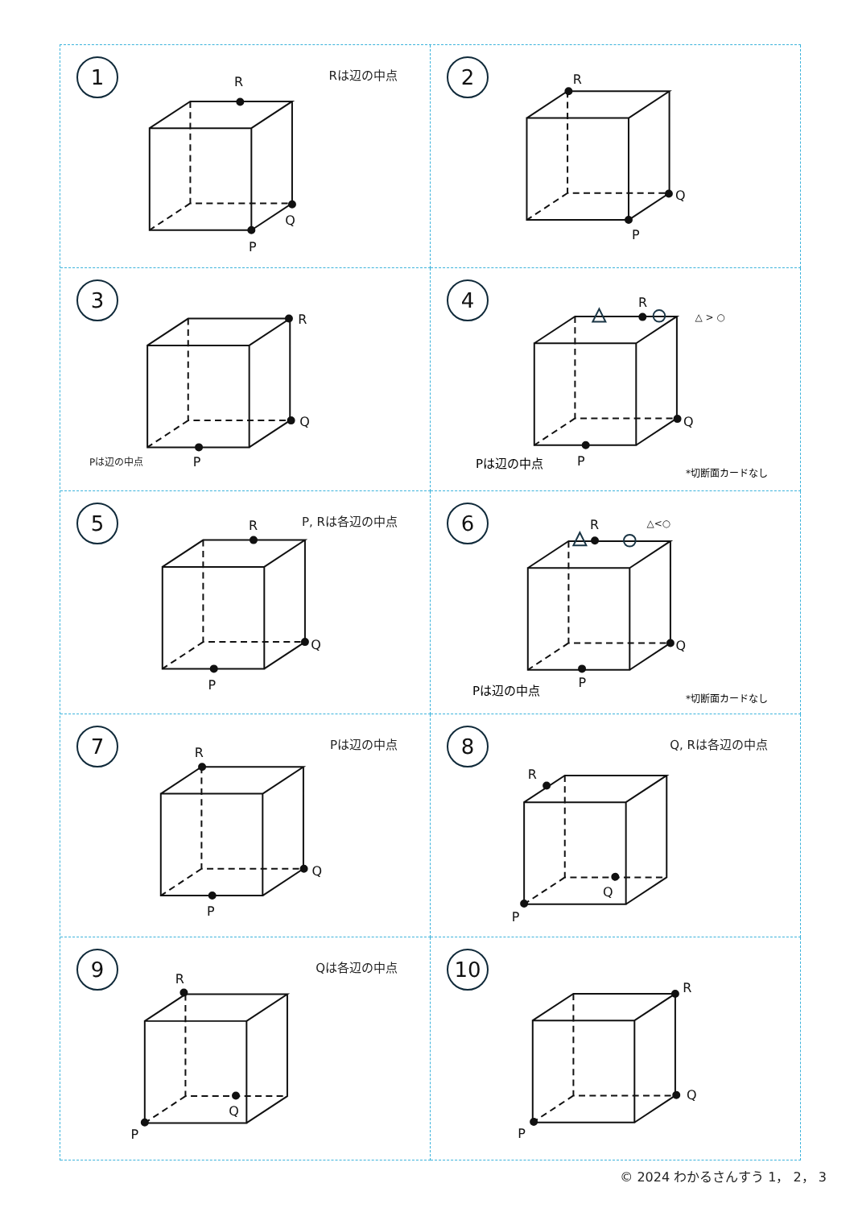R
Q
P
1
Rは辺の中点
R
Q
P
2
R
Q
P
3
Pは辺の中点
R
Q
P
△ > ○
4
Pは辺の中点 *切断面カードなし
R
Q
P
5
P, Rは各辺の中点
R
Q
P
△<○
6
Pは辺の中点 *切断面カードなし
R
Q
P
7
Pは辺の中点
R
Q
P
8
Q, Rは各辺の中点
R
Q
P
9
Qは各辺の中点
R
Q
P
10
© 2024 わかるさんすう 1， 2， 3